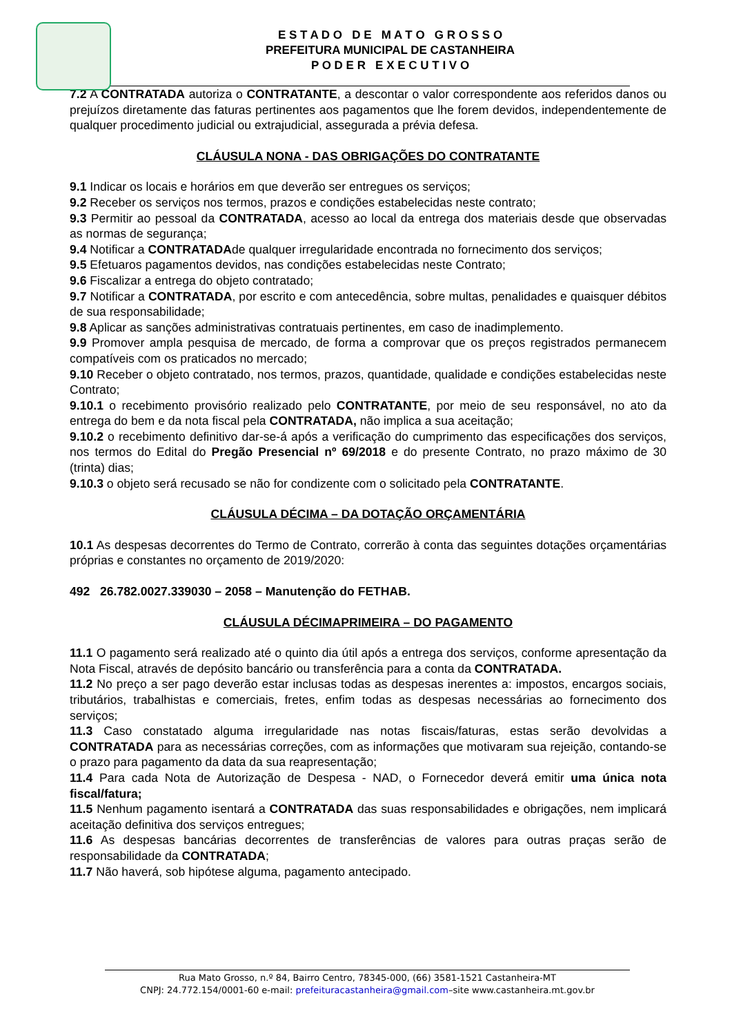E S T A D O D E M A T O G R O S S O
PREFEITURA MUNICIPAL DE CASTANHEIRA
P O D E R E X E C U T I V O
7.2 A CONTRATADA autoriza o CONTRATANTE, a descontar o valor correspondente aos referidos danos ou prejuízos diretamente das faturas pertinentes aos pagamentos que lhe forem devidos, independentemente de qualquer procedimento judicial ou extrajudicial, assegurada a prévia defesa.
CLÁUSULA NONA - DAS OBRIGAÇÕES DO CONTRATANTE
9.1 Indicar os locais e horários em que deverão ser entregues os serviços;
9.2 Receber os serviços nos termos, prazos e condições estabelecidas neste contrato;
9.3 Permitir ao pessoal da CONTRATADA, acesso ao local da entrega dos materiais desde que observadas as normas de segurança;
9.4 Notificar a CONTRATADAde qualquer irregularidade encontrada no fornecimento dos serviços;
9.5 Efetuaros pagamentos devidos, nas condições estabelecidas neste Contrato;
9.6 Fiscalizar a entrega do objeto contratado;
9.7 Notificar a CONTRATADA, por escrito e com antecedência, sobre multas, penalidades e quaisquer débitos de sua responsabilidade;
9.8 Aplicar as sanções administrativas contratuais pertinentes, em caso de inadimplemento.
9.9 Promover ampla pesquisa de mercado, de forma a comprovar que os preços registrados permanecem compatíveis com os praticados no mercado;
9.10 Receber o objeto contratado, nos termos, prazos, quantidade, qualidade e condições estabelecidas neste Contrato;
9.10.1 o recebimento provisório realizado pelo CONTRATANTE, por meio de seu responsável, no ato da entrega do bem e da nota fiscal pela CONTRATADA, não implica a sua aceitação;
9.10.2 o recebimento definitivo dar-se-á após a verificação do cumprimento das especificações dos serviços, nos termos do Edital do Pregão Presencial nº 69/2018 e do presente Contrato, no prazo máximo de 30 (trinta) dias;
9.10.3 o objeto será recusado se não for condizente com o solicitado pela CONTRATANTE.
CLÁUSULA DÉCIMA – DA DOTAÇÃO ORÇAMENTÁRIA
10.1 As despesas decorrentes do Termo de Contrato, correrão à conta das seguintes dotações orçamentárias próprias e constantes no orçamento de 2019/2020:
492 26.782.0027.339030 – 2058 – Manutenção do FETHAB.
CLÁUSULA DÉCIMAPRIMEIRA – DO PAGAMENTO
11.1 O pagamento será realizado até o quinto dia útil após a entrega dos serviços, conforme apresentação da Nota Fiscal, através de depósito bancário ou transferência para a conta da CONTRATADA.
11.2 No preço a ser pago deverão estar inclusas todas as despesas inerentes a: impostos, encargos sociais, tributários, trabalhistas e comerciais, fretes, enfim todas as despesas necessárias ao fornecimento dos serviços;
11.3 Caso constatado alguma irregularidade nas notas fiscais/faturas, estas serão devolvidas a CONTRATADA para as necessárias correções, com as informações que motivaram sua rejeição, contando-se o prazo para pagamento da data da sua reapresentação;
11.4 Para cada Nota de Autorização de Despesa - NAD, o Fornecedor deverá emitir uma única nota fiscal/fatura;
11.5 Nenhum pagamento isentará a CONTRATADA das suas responsabilidades e obrigações, nem implicará aceitação definitiva dos serviços entregues;
11.6 As despesas bancárias decorrentes de transferências de valores para outras praças serão de responsabilidade da CONTRATADA;
11.7 Não haverá, sob hipótese alguma, pagamento antecipado.
Rua Mato Grosso, n.º 84, Bairro Centro, 78345-000, (66) 3581-1521 Castanheira-MT
CNPJ: 24.772.154/0001-60 e-mail: prefeituracastanheira@gmail.com–site www.castanheira.mt.gov.br